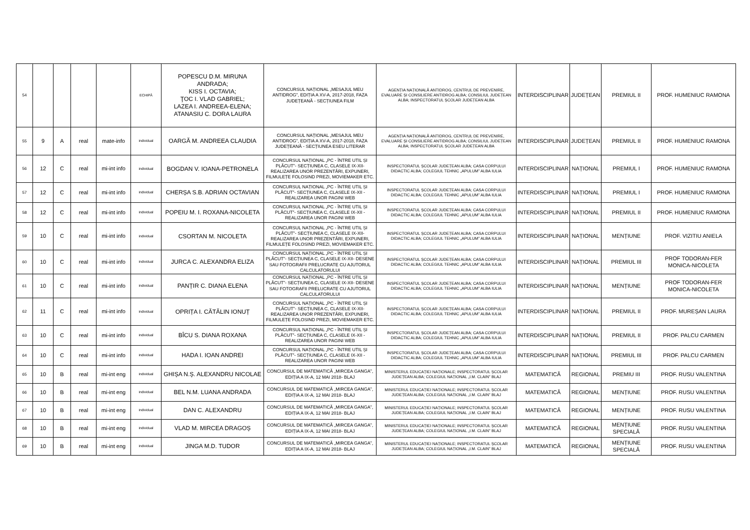| 54 | | | | | ECHIPĂ | POPESCU D.M. MIRUNA ANDRADA; KISS I. OCTAVIA; ŢOC I. VLAD GABRIEL; LAZEA I. ANDREEA-ELENA; ATANASIU C. DORA LAURA | CONCURSUL NAȚIONAL „MESAJUL MEU ANTIDROG”, EDIȚIA A XV-A, 2017-2018, FAZA JUDEȚEANĂ - SECȚIUNEA FILM | AGENȚIA NAȚIONALĂ ANTIDROG, CENTRUL DE PREVENIRE, EVALUARE ȘI CONSILIERE ANTIDROG ALBA; CONSILIUL JUDEȚEAN ALBA; INSPECTORATUL ȘCOLAR JUDEȚEAN ALBA | INTERDISCIPLINAR | JUDEȚEAN | PREMIUL II | PROF. HUMENIUC RAMONA |
| 55 | 9 | A | real | mate-info | individual | OARGĂ M. ANDREEA CLAUDIA | CONCURSUL NAȚIONAL „MESAJUL MEU ANTIDROG”, EDIȚIA A XV-A, 2017-2018, FAZA JUDEȚEANĂ - SECȚIUNEA ESEU LITERAR | AGENȚIA NAȚIONALĂ ANTIDROG, CENTRUL DE PREVENIRE, EVALUARE ȘI CONSILIERE ANTIDROG ALBA; CONSILIUL JUDEȚEAN ALBA; INSPECTORATUL ȘCOLAR JUDEȚEAN ALBA | INTERDISCIPLINAR | JUDEȚEAN | PREMIUL II | PROF. HUMENIUC RAMONA |
| 56 | 12 | C | real | mi-int info | individual | BOGDAN V. IOANA-PETRONELA | CONCURSUL NAȚIONAL „PC - ÎNTRE UTIL ȘI PLĂCUT”- SECȚIUNEA C, CLASELE IX-XII- REALIZAREA UNOR PREZENTĂRI, EXPUNERI, FILMULEȚE FOLOSIND PREZI, MOVIEMAKER ETC. | INSPECTORATUL ȘCOLAR JUDEȚEAN ALBA; CASA CORPULUI DIDACTIC ALBA; COLEGIUL TEHNIC „APULUM” ALBA IULIA | INTERDISCIPLINAR | NAȚIONAL | PREMIUL I | PROF. HUMENIUC RAMONA |
| 57 | 12 | C | real | mi-int info | individual | CHERȘA S.B. ADRIAN OCTAVIAN | CONCURSUL NAȚIONAL „PC - ÎNTRE UTIL ȘI PLĂCUT”- SECȚIUNEA C, CLASELE IX-XII - REALIZAREA UNOR PAGINI WEB | INSPECTORATUL ȘCOLAR JUDEȚEAN ALBA; CASA CORPULUI DIDACTIC ALBA; COLEGIUL TEHNIC „APULUM” ALBA IULIA | INTERDISCIPLINAR | NAȚIONAL | PREMIUL I | PROF. HUMENIUC RAMONA |
| 58 | 12 | C | real | mi-int info | individual | POPEIU M. I. ROXANA-NICOLETA | CONCURSUL NAȚIONAL „PC - ÎNTRE UTIL ȘI PLĂCUT”- SECȚIUNEA C, CLASELE IX-XII - REALIZAREA UNOR PAGINI WEB | INSPECTORATUL ȘCOLAR JUDEȚEAN ALBA; CASA CORPULUI DIDACTIC ALBA; COLEGIUL TEHNIC „APULUM” ALBA IULIA | INTERDISCIPLINAR | NAȚIONAL | PREMIUL II | PROF. HUMENIUC RAMONA |
| 59 | 10 | C | real | mi-int info | individual | CSORTAN M. NICOLETA | CONCURSUL NAȚIONAL „PC - ÎNTRE UTIL ȘI PLĂCUT”- SECȚIUNEA C, CLASELE IX-XII- REALIZAREA UNOR PREZENTĂRI, EXPUNERI, FILMULEȚE FOLOSIND PREZI, MOVIEMAKER ETC. | INSPECTORATUL ȘCOLAR JUDEȚEAN ALBA; CASA CORPULUI DIDACTIC ALBA; COLEGIUL TEHNIC „APULUM” ALBA IULIA | INTERDISCIPLINAR | NAȚIONAL | MENȚIUNE | PROF. VIZITIU ANIELA |
| 60 | 10 | C | real | mi-int info | individual | JURCA C. ALEXANDRA ELIZA | CONCURSUL NAȚIONAL „PC - ÎNTRE UTIL ȘI PLĂCUT”- SECȚIUNEA C, CLASELE IX-XII- DESENE SAU FOTOGRAFII PRELUCRATE CU AJUTORUL CALCULATORULUI | INSPECTORATUL ȘCOLAR JUDEȚEAN ALBA; CASA CORPULUI DIDACTIC ALBA; COLEGIUL TEHNIC „APULUM” ALBA IULIA | INTERDISCIPLINAR | NAȚIONAL | PREMIUL III | PROF TODORAN-FER MONICA-NICOLETA |
| 61 | 10 | C | real | mi-int info | individual | PANȚIR C. DIANA ELENA | CONCURSUL NAȚIONAL „PC - ÎNTRE UTIL ȘI PLĂCUT”- SECȚIUNEA C, CLASELE IX-XII- DESENE SAU FOTOGRAFII PRELUCRATE CU AJUTORUL CALCULATORULUI | INSPECTORATUL ȘCOLAR JUDEȚEAN ALBA; CASA CORPULUI DIDACTIC ALBA; COLEGIUL TEHNIC „APULUM” ALBA IULIA | INTERDISCIPLINAR | NAȚIONAL | MENȚIUNE | PROF TODORAN-FER MONICA-NICOLETA |
| 62 | 11 | C | real | mi-int info | individual | OPRIȚA I. CĂTĂLIN IONUȚ | CONCURSUL NAȚIONAL „PC - ÎNTRE UTIL ȘI PLĂCUT”- SECȚIUNEA C, CLASELE IX-XII- REALIZAREA UNOR PREZENTĂRI, EXPUNERI, FILMULEȚE FOLOSIND PREZI, MOVIEMAKER ETC. | INSPECTORATUL ȘCOLAR JUDEȚEAN ALBA; CASA CORPULUI DIDACTIC ALBA; COLEGIUL TEHNIC „APULUM” ALBA IULIA | INTERDISCIPLINAR | NAȚIONAL | PREMIUL II | PROF. MUREȘAN LAURA |
| 63 | 10 | C | real | mi-int info | individual | BÎCU S. DIANA ROXANA | CONCURSUL NAȚIONAL „PC - ÎNTRE UTIL ȘI PLĂCUT”- SECȚIUNEA C, CLASELE IX-XII - REALIZAREA UNOR PAGINI WEB | INSPECTORATUL ȘCOLAR JUDEȚEAN ALBA; CASA CORPULUI DIDACTIC ALBA; COLEGIUL TEHNIC „APULUM” ALBA IULIA | INTERDISCIPLINAR | NAȚIONAL | PREMIUL II | PROF. PALCU CARMEN |
| 64 | 10 | C | real | mi-int info | individual | HADA I. IOAN ANDREI | CONCURSUL NAȚIONAL „PC - ÎNTRE UTIL ȘI PLĂCUT”- SECȚIUNEA C, CLASELE IX-XII - REALIZAREA UNOR PAGINI WEB | INSPECTORATUL ȘCOLAR JUDEȚEAN ALBA; CASA CORPULUI DIDACTIC ALBA; COLEGIUL TEHNIC „APULUM” ALBA IULIA | INTERDISCIPLINAR | NAȚIONAL | PREMIUL III | PROF. PALCU CARMEN |
| 65 | 10 | B | real | mi-int eng | individual | GHIȘA N.Ș. ALEXANDRU NICOLAE | CONCURSUL DE MATEMATICĂ „MIRCEA GANGA”, EDIȚIA A IX-A, 12 MAI 2018- BLAJ | MINISTERUL EDUCAȚIEI NAȚIONALE; INSPECTORATUL ȘCOLAR JUDEȚEAN ALBA; COLEGIUL NAȚIONAL „I.M. CLAIN” BLAJ | MATEMATICĂ | REGIONAL | PREMIU III | PROF. RUSU VALENTINA |
| 66 | 10 | B | real | mi-int eng | individual | BEL N.M. LUANA ANDRADA | CONCURSUL DE MATEMATICĂ „MIRCEA GANGA”, EDIȚIA A IX-A, 12 MAI 2018- BLAJ | MINISTERUL EDUCAȚIEI NAȚIONALE; INSPECTORATUL ȘCOLAR JUDEȚEAN ALBA; COLEGIUL NAȚIONAL „I.M. CLAIN” BLAJ | MATEMATICĂ | REGIONAL | MENȚIUNE | PROF. RUSU VALENTINA |
| 67 | 10 | B | real | mi-int eng | individual | DAN C. ALEXANDRU | CONCURSUL DE MATEMATICĂ „MIRCEA GANGA”, EDIȚIA A IX-A, 12 MAI 2018- BLAJ | MINISTERUL EDUCAȚIEI NAȚIONALE; INSPECTORATUL ȘCOLAR JUDEȚEAN ALBA; COLEGIUL NAȚIONAL „I.M. CLAIN” BLAJ | MATEMATICĂ | REGIONAL | MENȚIUNE | PROF. RUSU VALENTINA |
| 68 | 10 | B | real | mi-int eng | individual | VLAD M. MIRCEA DRAGOȘ | CONCURSUL DE MATEMATICĂ „MIRCEA GANGA”, EDIȚIA A IX-A, 12 MAI 2018- BLAJ | MINISTERUL EDUCAȚIEI NAȚIONALE; INSPECTORATUL ȘCOLAR JUDEȚEAN ALBA; COLEGIUL NAȚIONAL „I.M. CLAIN” BLAJ | MATEMATICĂ | REGIONAL | MENȚIUNE SPECIALĂ | PROF. RUSU VALENTINA |
| 69 | 10 | B | real | mi-int eng | individual | JINGA M.D. TUDOR | CONCURSUL DE MATEMATICĂ „MIRCEA GANGA”, EDIȚIA A IX-A, 12 MAI 2018- BLAJ | MINISTERUL EDUCAȚIEI NAȚIONALE; INSPECTORATUL ȘCOLAR JUDEȚEAN ALBA; COLEGIUL NAȚIONAL „I.M. CLAIN” BLAJ | MATEMATICĂ | REGIONAL | MENȚIUNE SPECIALĂ | PROF. RUSU VALENTINA |